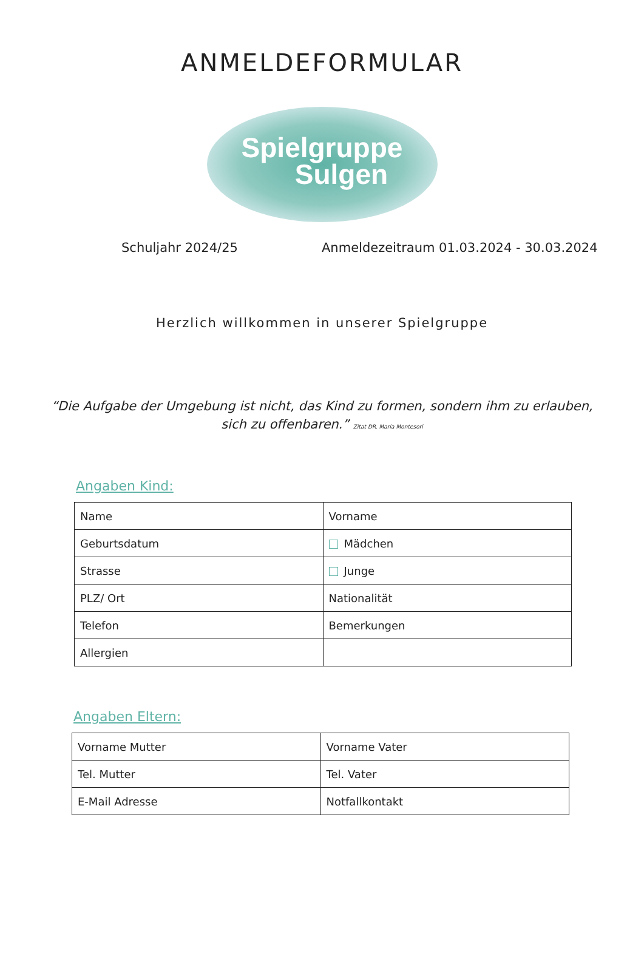ANMELDEFORMULAR
Spielgruppe
Sulgen
Schuljahr 2024/25 Anmeldezeitraum 01.03.2024 - 30.03.2024
Herzlich willkommen in unserer Spielgruppe
“Die Aufgabe der Umgebung ist nicht, das Kind zu formen, sondern ihm zu erlauben,
sich zu offenbaren.” Zitat DR. Maria Montesori
Angaben Kind:
| Name | Vorname |
| Geburtsdatum | Mädchen |
| Strasse | Junge |
| PLZ/ Ort | Nationalität |
| Telefon | Bemerkungen |
| Allergien | |
Angaben Eltern:
| Vorname Mutter | Vorname Vater |
| Tel. Mutter | Tel. Vater |
| E-Mail Adresse | Notfallkontakt |